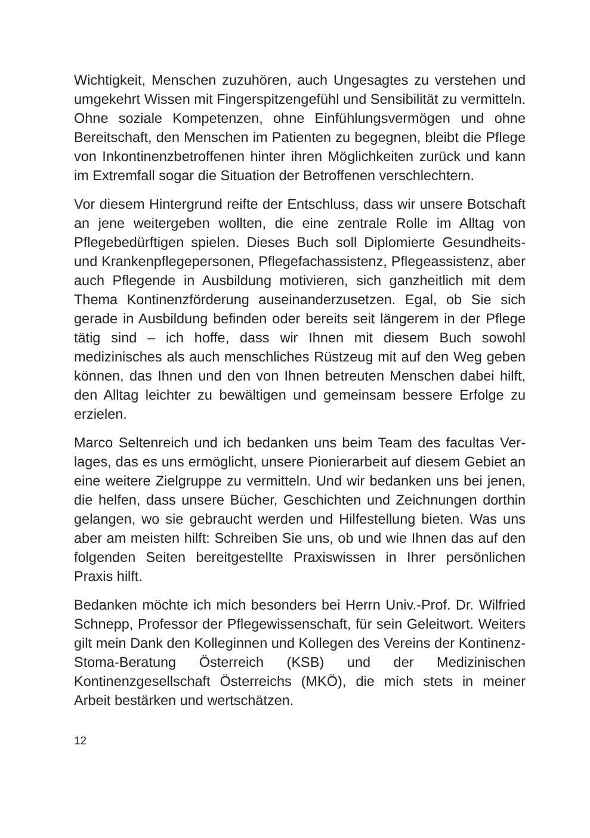Wichtigkeit, Menschen zuzuhören, auch Ungesagtes zu verstehen und umgekehrt Wissen mit Fingerspitzengefühl und Sensibilität zu vermitteln. Ohne soziale Kompetenzen, ohne Einfühlungsvermögen und ohne Bereitschaft, den Menschen im Patienten zu begegnen, bleibt die Pflege von Inkontinenzbetroffenen hinter ihren Möglich­keiten zurück und kann im Extremfall sogar die Situation der Betrof­fenen verschlechtern.
Vor diesem Hintergrund reifte der Entschluss, dass wir unsere Bot­schaft an jene weitergeben wollten, die eine zentrale Rolle im Alltag von Pflegebedürftigen spielen. Dieses Buch soll Diplomierte Gesund­heits- und Krankenpflegepersonen, Pflegefachassistenz, Pflegeassis­tenz, aber auch Pflegende in Ausbildung motivieren, sich ganzheit­lich mit dem Thema Kontinenzförderung auseinanderzusetzen. Egal, ob Sie sich gerade in Ausbildung befinden oder bereits seit längerem in der Pflege tätig sind – ich hoffe, dass wir Ihnen mit diesem Buch sowohl medizinisches als auch menschliches Rüstzeug mit auf den Weg geben können, das Ihnen und den von Ihnen betreuten Men­schen dabei hilft, den Alltag leichter zu bewältigen und gemeinsam bessere Erfolge zu erzielen.
Marco Seltenreich und ich bedanken uns beim Team des facultas Ver­lages, das es uns ermöglicht, unsere Pionierarbeit auf diesem Gebiet an eine weitere Zielgruppe zu vermitteln. Und wir bedanken uns bei jenen, die helfen, dass unsere Bücher, Geschichten und Zeichnungen dorthin gelangen, wo sie gebraucht werden und Hilfestellung bie­ten. Was uns aber am meisten hilft: Schreiben Sie uns, ob und wie Ihnen das auf den folgenden Seiten bereitgestellte Praxiswissen in Ihrer persönlichen Praxis hilft.
Bedanken möchte ich mich besonders bei Herrn Univ.-Prof. Dr. Wil­fried Schnepp, Professor der Pflegewissenschaft, für sein Geleitwort. Weiters gilt mein Dank den Kolleginnen und Kollegen des Vereins der Kontinenz-Stoma-Beratung Österreich (KSB) und der Medizinischen Kontinenzgesellschaft Österreichs (MKÖ), die mich stets in meiner Arbeit bestärken und wertschätzen.
12